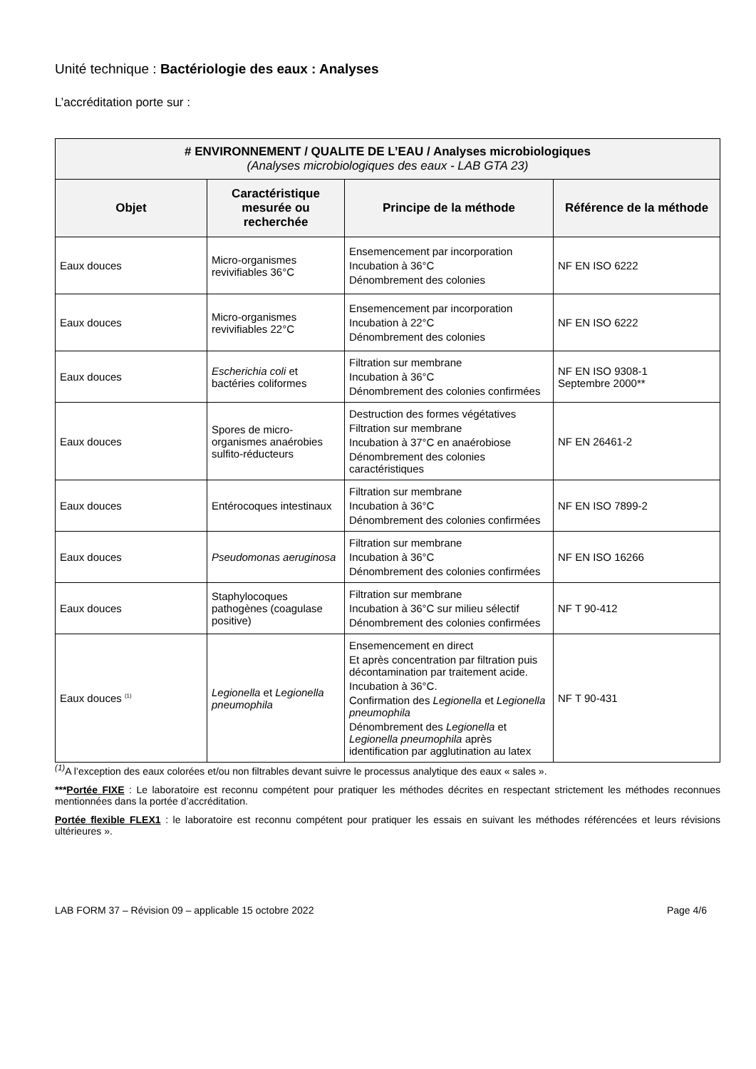Unité technique : Bactériologie des eaux : Analyses
L’accréditation porte sur :
| # ENVIRONNEMENT / QUALITE DE L’EAU / Analyses microbiologiques (Analyses microbiologiques des eaux - LAB GTA 23) | | | |
| --- | --- | --- | --- |
| Objet | Caractéristique mesurée ou recherchée | Principe de la méthode | Référence de la méthode |
| Eaux douces | Micro-organismes revivifiables 36°C | Ensemencement par incorporation Incubation à 36°C Dénombrement des colonies | NF EN ISO 6222 |
| Eaux douces | Micro-organismes revivifiables 22°C | Ensemencement par incorporation Incubation à 22°C Dénombrement des colonies | NF EN ISO 6222 |
| Eaux douces | Escherichia coli et bactéries coliformes | Filtration sur membrane Incubation à 36°C Dénombrement des colonies confirmées | NF EN ISO 9308-1 Septembre 2000** |
| Eaux douces | Spores de micro-organismes anaérobies sulfito-réducteurs | Destruction des formes végétatives Filtration sur membrane Incubation à 37°C en anaérobiose Dénombrement des colonies caractéristiques | NF EN 26461-2 |
| Eaux douces | Entérocoques intestinaux | Filtration sur membrane Incubation à 36°C Dénombrement des colonies confirmées | NF EN ISO 7899-2 |
| Eaux douces | Pseudomonas aeruginosa | Filtration sur membrane Incubation à 36°C Dénombrement des colonies confirmées | NF EN ISO 16266 |
| Eaux douces | Staphylocoques pathogènes (coagulase positive) | Filtration sur membrane Incubation à 36°C sur milieu sélectif Dénombrement des colonies confirmées | NF T 90-412 |
| Eaux douces <sup>(1)</sup> | Legionella et Legionella pneumophila | Ensemencement en direct Et après concentration par filtration puis décontamination par traitement acide. Incubation à 36°C. Confirmation des Legionella et Legionella pneumophila Dénombrement des Legionella et Legionella pneumophila après identification par agglutination au latex | NF T 90-431 |
<sup>(1)</sup> A l’exception des eaux colorées et/ou non filtrables devant suivre le processus analytique des eaux « sales ».
***Portée FIXE : Le laboratoire est reconnu compétent pour pratiquer les méthodes décrites en respectant strictement les méthodes reconnues mentionnées dans la portée d’accréditation.
Portée flexible FLEX1 : le laboratoire est reconnu compétent pour pratiquer les essais en suivant les méthodes référencées et leurs révisions ultérieures ».
LAB FORM 37 – Révision 09 – applicable 15 octobre 2022 Page 4/6